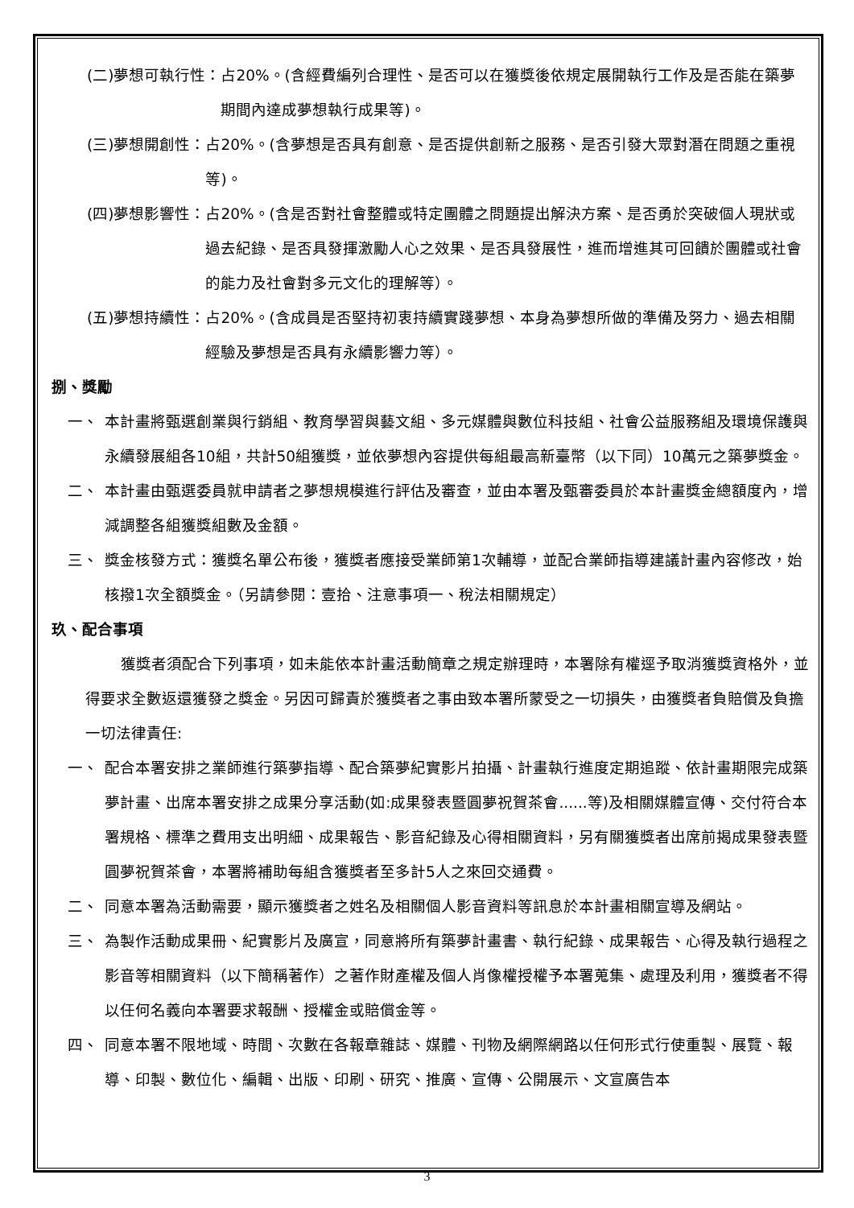(二)夢想可執行性： 占20%。(含經費編列合理性、是否可以在獲獎後依規定展開執行工作及是否能在築夢期間內達成夢想執行成果等)。
(三)夢想開創性： 占20%。(含夢想是否具有創意、是否提供創新之服務、是否引發大眾對潛在問題之重視等)。
(四)夢想影響性： 占20%。(含是否對社會整體或特定團體之問題提出解決方案、是否勇於突破個人現狀或過去紀錄、是否具發揮激勵人心之效果、是否具發展性，進而增進其可回饋於團體或社會的能力及社會對多元文化的理解等）。
(五)夢想持續性： 占20%。(含成員是否堅持初衷持續實踐夢想、本身為夢想所做的準備及努力、過去相關經驗及夢想是否具有永續影響力等）。
捌、獎勵
一、 本計畫將甄選創業與行銷組、教育學習與藝文組、多元媒體與數位科技組、社會公益服務組及環境保護與永續發展組各10組，共計50組獲獎，並依夢想內容提供每組最高新臺幣（以下同）10萬元之築夢獎金。
二、 本計畫由甄選委員就申請者之夢想規模進行評估及審查，並由本署及甄審委員於本計畫獎金總額度內，增減調整各組獲獎組數及金額。
三、 獎金核發方式：獲獎名單公布後，獲獎者應接受業師第1次輔導，並配合業師指導建議計畫內容修改，始核撥1次全額獎金。（另請參閱：壹拾、注意事項一、稅法相關規定）
玖、配合事項
獲獎者須配合下列事項，如未能依本計畫活動簡章之規定辦理時，本署除有權逕予取消獲獎資格外，並得要求全數返還獲發之獎金。另因可歸責於獲獎者之事由致本署所蒙受之一切損失，由獲獎者負賠償及負擔一切法律責任:
一、 配合本署安排之業師進行築夢指導、配合築夢紀實影片拍攝、計畫執行進度定期追蹤、依計畫期限完成築夢計畫、出席本署安排之成果分享活動(如:成果發表暨圓夢祝賀茶會......等)及相關媒體宣傳、交付符合本署規格、標準之費用支出明細、成果報告、影音紀錄及心得相關資料，另有關獲獎者出席前揭成果發表暨圓夢祝賀茶會，本署將補助每組含獲獎者至多計5人之來回交通費。
二、 同意本署為活動需要，顯示獲獎者之姓名及相關個人影音資料等訊息於本計畫相關宣導及網站。
三、 為製作活動成果冊、紀實影片及廣宣，同意將所有築夢計畫書、執行紀錄、成果報告、心得及執行過程之影音等相關資料（以下簡稱著作）之著作財產權及個人肖像權授權予本署蒐集、處理及利用，獲獎者不得以任何名義向本署要求報酬、授權金或賠償金等。
四、 同意本署不限地域、時間、次數在各報章雜誌、媒體、刊物及網際網路以任何形式行使重製、展覽、報導、印製、數位化、編輯、出版、印刷、研究、推廣、宣傳、公開展示、文宣廣告本
3